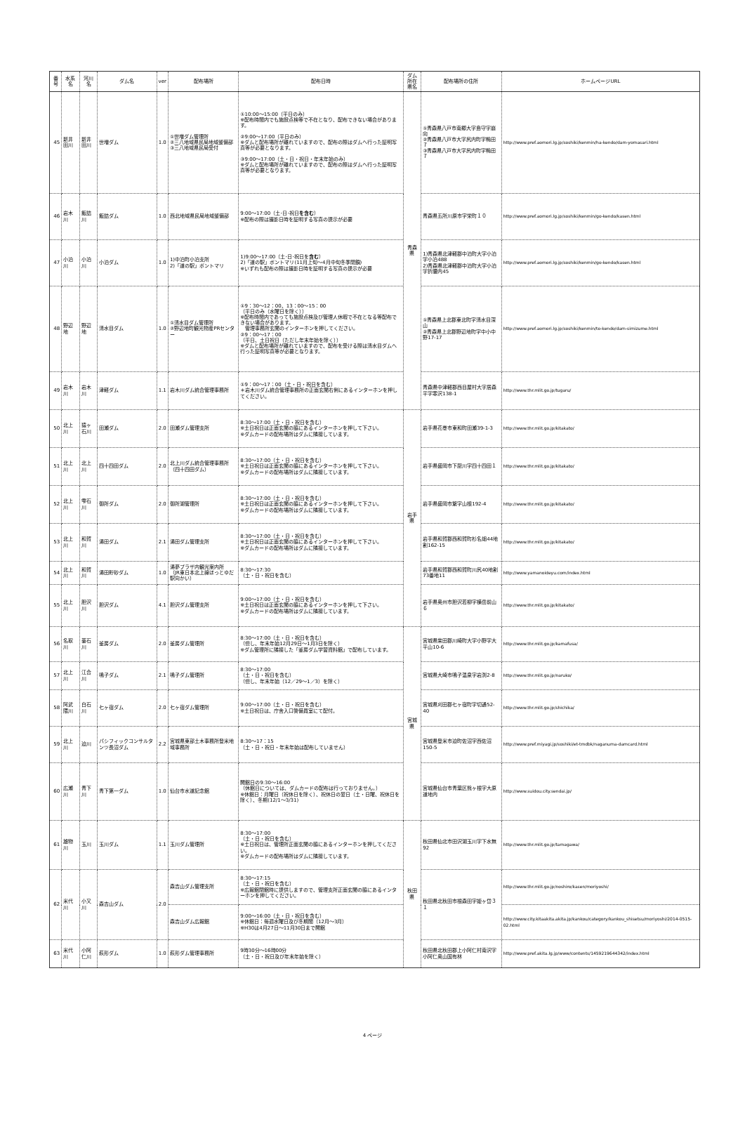| 番号 | 水系名 | 河川名 | ダム名 | ver | 配布場所 | 配布日時 | ダム所在 県名 | 配布場所の住所 | ホームページURL |
| --- | --- | --- | --- | --- | --- | --- | --- | --- | --- |
| 45 | 新井田川 | 新井田川 | 世増ダム | 1.0 | ①世増ダム管理所 ②三八地域県民局地域整備部 ③三八地域県民局受付 | ①10:00～15:00（平日のみ） ※配布時間内でも施設点検等で不在となり、配布できない場合があります。 ②9:00～17:00（平日のみ） ※ダムと配布場所が離れていますので、配布の際はダムへ行った証明写真等が必要となります。 ③9:00～17:00（土・日・祝日・年末年始のみ） ※ダムと配布場所が離れていますので、配布の際はダムへ行った証明写真等が必要となります。 | 青森県 | ①青森県八戸市南郷大字島守字崩向 ②青森県八戸市大字尻内町字鴨田７ ③青森県八戸市大字尻内町字鴨田７ | http://www.pref.aomori.lg.jp/soshiki/kenmin/ha-kendo/dam-yomasari.html |
| 46 | 岩木川 | 飯詰川 | 飯詰ダム | 1.0 | 西北地域県民局地域整備部 | 9:00～17:00（土･日･祝日 を含む ） ※配布の際は撮影日時を証明する写真の提示が必要 | | 青森県五所川原市字栄町１０ | http://www.pref.aomori.lg.jp/soshiki/kenmin/go-kendo/kasen.html |
| 47 | 小泊川 | 小泊川 | 小泊ダム | 1.0 | 1)中泊町小泊支所 2)「道の駅」ポントマリ | 1)9:00～17:00（土･日･祝日を 含む ） 2)「道の駅」ポントマリ(11月上旬～4月中旬冬季閉鎖) ※いずれも配布の際は撮影日時を証明する写真の提示が必要 | | 1)青森県北津軽郡中泊町大字小泊字小泊488 2)青森県北津軽郡中泊町大字小泊字折腰内45 | http://www.pref.aomori.lg.jp/soshiki/kenmin/go-kendo/kasen.html |
| 48 | 野辺地 | 野辺地 | 清水目ダム | 1.0 | ①清水目ダム管理所 ②野辺地町観光物産PRセンター | ①9：30～12：00、13：00～15：00 （平日のみ（水曜日を除く）） ※配布時間内であっても施設点検及び管理人休暇で不在となる等配布できない場合があります。 管理事務所玄関のインターホンを押してください。 ②9：00～17：00 （平日、土日祝日（ただし年末年始を除く）） ※ダムと配布場所が離れていますので、配布を受ける際は清水目ダムへ行った証明写真等が必要となります。 | | ①青森県上北郡東北町字清水目深山 ②青森県上北郡野辺地町字中小中野17-17 | http://www.pref.aomori.lg.jp/soshiki/kenmin/to-kendo/dam-simizume.html |
| 49 | 岩木川 | 岩木川 | 津軽ダム | 1.1 | 岩木川ダム統合管理事務所 | ①9：00～17：00（土・日・祝日を含む） ＊岩木川ダム統合管理事務所の正面玄関右側にあるインターホンを押してください。 | | 青森県中津軽郡西目屋村大字居森平字寒沢138-1 | http://www.thr.mlit.go.jp/tugaru/ |
| 50 | 北上川 | 猿ヶ石川 | 田瀬ダム | 2.0 | 田瀬ダム管理支所 | 8:30～17:00（土・日・祝日を含む） ※土日祝日は正面玄関の脇にあるインターホンを押して下さい。 ※ダムカードの配布場所はダムに隣接しています。 | 岩手県 | 岩手県花巻市東和町田瀬39-1-3 | http://www.thr.mlit.go.jp/kitakato/ |
| 51 | 北上川 | 北上川 | 四十四田ダム | 2.0 | 北上川ダム統合管理事務所（四十四田ダム） | 8:30～17:00（土・日・祝日を含む） ※土日祝日は正面玄関の脇にあるインターホンを押して下さい。 ※ダムカードの配布場所はダムに隣接しています。 | | 岩手県盛岡市下厨川字四十四田１ | http://www.thr.mlit.go.jp/kitakato/ |
| 52 | 北上川 | 雫石川 | 御所ダム | 2.0 | 御所湖管理所 | 8:30～17:00（土・日・祝日を含む） ※土日祝日は正面玄関の脇にあるインターホンを押して下さい。 ※ダムカードの配布場所はダムに隣接しています。 | | 岩手県盛岡市繋字山根192-4 | http://www.thr.mlit.go.jp/kitakato/ |
| 53 | 北上川 | 和賀川 | 湯田ダム | 2.1 | 湯田ダム管理支所 | 8:30～17:00（土・日・祝日を含む） ※土日祝日は正面玄関の脇にあるインターホンを押して下さい。 ※ダムカードの配布場所はダムに隣接しています。 | | 岩手県和賀郡西和賀町杉名畑44地割162-15 | http://www.thr.mlit.go.jp/kitakato/ |
| 54 | 北上川 | 和賀川 | 湯田貯砂ダム | 1.0 | 湯夢プラザ内観光案内所 （JR東日本北上線ほっとゆだ駅向かい） | 8:30～17:30 （土・日・祝日を含む） | | 岩手県和賀郡西和賀町川尻40地割73番地11 | http://www.yamanoideyu.com/index.html |
| 55 | 北上川 | 胆沢川 | 胆沢ダム | 4.1 | 胆沢ダム管理支所 | 9:00～17:00（土・日・祝日を含む） ※土日祝日は正面玄関の脇にあるインターホンを押して下さい。 ※ダムカードの配布場所はダムに隣接しています。 | | 岩手県奥州市胆沢若柳字横岳前山６ | http://www.thr.mlit.go.jp/kitakato/ |
| 56 | 名取川 | 碁石川 | 釜房ダム | 2.0 | 釜房ダム管理所 | 8:30～17:00（土・日・祝日を含む） （但し、年末年始12月29日～1月3日を除く） ※ダム管理所に隣接した「釜房ダム学習資料館」で配布しています。 | 宮城県 | 宮城県柴田郡川崎町大字小野字大平山10-6 | http://www.thr.mlit.go.jp/kamafusa/ |
| 57 | 北上川 | 江合川 | 鳴子ダム | 2.1 | 鳴子ダム管理所 | 8:30～17:00 （土・日・祝日を含む） （但し、年末年始（12／29～1／3）を除く） | | 宮城県大崎市鳴子温泉字岩渕2-8 | http://www.thr.mlit.go.jp/naruko/ |
| 58 | 阿武隈川 | 白石川 | 七ヶ宿ダム | 2.0 | 七ヶ宿ダム管理所 | 9:00～17:00（土・日・祝日を含む） ※土日祝日は、庁舎入口警備員室にて配付。 | | 宮城県刈田郡七ヶ宿町字切通52-40 | http://www.thr.mlit.go.jp/shichika/ |
| 59 | 北上川 | 迫川 | パシフィックコンサルタンツ長沼ダム | 2.2 | 宮城県東部土木事務所登米地域事務所 | 8:30～17：15 （土・日・祝日・年末年始は配布していません） | | 宮城県登米市迫町佐沼字西佐沼150-5 | http://www.pref.miyagi.jp/soshiki/et-tmdbk/naganuma-damcard.html |
| 60 | 広瀬川 | 青下川 | 青下第一ダム | 1.0 | 仙台市水道記念館 | 開館日の9:30～16:00 （休館日については、ダムカードの配布は行っておりません。） ※休館日：月曜日（祝休日を除く）、祝休日の翌日（土・日曜、祝休日を除く）、冬期(12/1～3/31) | | 宮城県仙台市青葉区熊ヶ根字大原道地内 | http://www.suidou.city.sendai.jp/ |
| 61 | 雄物川 | 玉川 | 玉川ダム | 1.1 | 玉川ダム管理所 | 8:30～17:00 （土・日・祝日を含む） ※土日祝日は、管理所正面玄関の脇にあるインターホンを押してください。 ※ダムカードの配布場所はダムに隣接しています。 | 秋田県 | 秋田県仙北市田沢湖玉川字下水無92 | http://www.thr.mlit.go.jp/tamagawa/ |
| 62 | 米代川 | 小又川 | 森吉山ダム | 2.0 | 森吉山ダム管理支所 | 8:30～17:15 （土・日・祝日を含む） ※広報館閉館時に提供しますので、管理支所正面玄関の脇にあるインターホンを押してください。 | | 秋田県北秋田市根森田字姫ヶ岱３１ | http://www.thr.mlit.go.jp/noshiro/kasen/moriyoshi/ |
| | | | | | 森吉山ダム広報館 | 9:00～16:00（土・日・祝日を含む） ※休館日：毎週水曜日及び冬期間（12月～3月） ※H30は4月27日～11月30日まで開館 | | | http://www.city.kitaakita.akita.jp/kankou/category/kankou_shisetsu/moriyoshi/2014-0515-02.html |
| 63 | 米代川 | 小阿仁川 | 萩形ダム | 1.0 | 萩形ダム管理事務所 | 9時30分～16時00分 （土・日・祝日及び年末年始を除く） | | 秋田県北秋田郡上小阿仁村南沢字小阿仁奥山国有林 | http://www.pref.akita.lg.jp/www/contents/1459219644342/index.html |
4 ページ